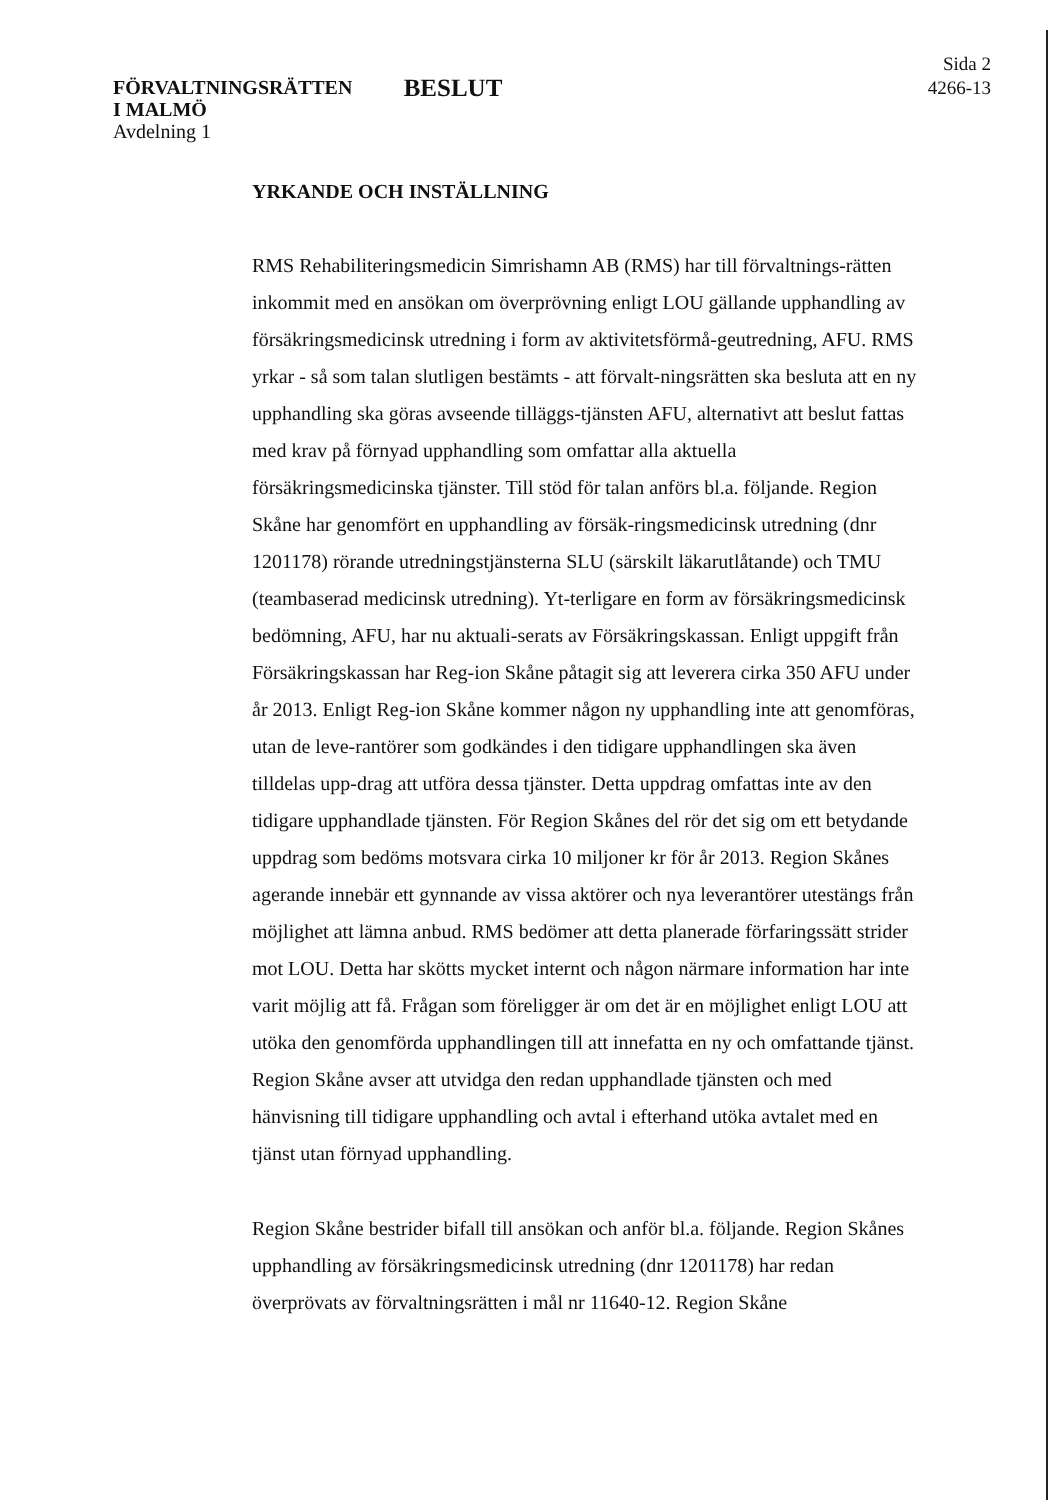FÖRVALTNINGSRÄTTEN
I MALMÖ
Avdelning 1
BESLUT
Sida 2
4266-13
YRKANDE OCH INSTÄLLNING
RMS Rehabiliteringsmedicin Simrishamn AB (RMS) har till förvaltnings-rätten inkommit med en ansökan om överprövning enligt LOU gällande upphandling av försäkringsmedicinsk utredning i form av aktivitetsförmå-geutredning, AFU. RMS yrkar - så som talan slutligen bestämts - att förvalt-ningsrätten ska besluta att en ny upphandling ska göras avseende tilläggs-tjänsten AFU, alternativt att beslut fattas med krav på förnyad upphandling som omfattar alla aktuella försäkringsmedicinska tjänster. Till stöd för talan anförs bl.a. följande. Region Skåne har genomfört en upphandling av försäk-ringsmedicinsk utredning (dnr 1201178) rörande utredningstjänsterna SLU (särskilt läkarutlåtande) och TMU (teambaserad medicinsk utredning). Yt-terligare en form av försäkringsmedicinsk bedömning, AFU, har nu aktuali-serats av Försäkringskassan. Enligt uppgift från Försäkringskassan har Reg-ion Skåne påtagit sig att leverera cirka 350 AFU under år 2013. Enligt Reg-ion Skåne kommer någon ny upphandling inte att genomföras, utan de leve-rantörer som godkändes i den tidigare upphandlingen ska även tilldelas upp-drag att utföra dessa tjänster. Detta uppdrag omfattas inte av den tidigare upphandlade tjänsten. För Region Skånes del rör det sig om ett betydande uppdrag som bedöms motsvara cirka 10 miljoner kr för år 2013. Region Skånes agerande innebär ett gynnande av vissa aktörer och nya leverantörer utestängs från möjlighet att lämna anbud. RMS bedömer att detta planerade förfaringssätt strider mot LOU. Detta har skötts mycket internt och någon närmare information har inte varit möjlig att få. Frågan som föreligger är om det är en möjlighet enligt LOU att utöka den genomförda upphandlingen till att innefatta en ny och omfattande tjänst. Region Skåne avser att utvidga den redan upphandlade tjänsten och med hänvisning till tidigare upphandling och avtal i efterhand utöka avtalet med en tjänst utan förnyad upphandling.
Region Skåne bestrider bifall till ansökan och anför bl.a. följande. Region Skånes upphandling av försäkringsmedicinsk utredning (dnr 1201178) har redan överprövats av förvaltningsrätten i mål nr 11640-12. Region Skåne